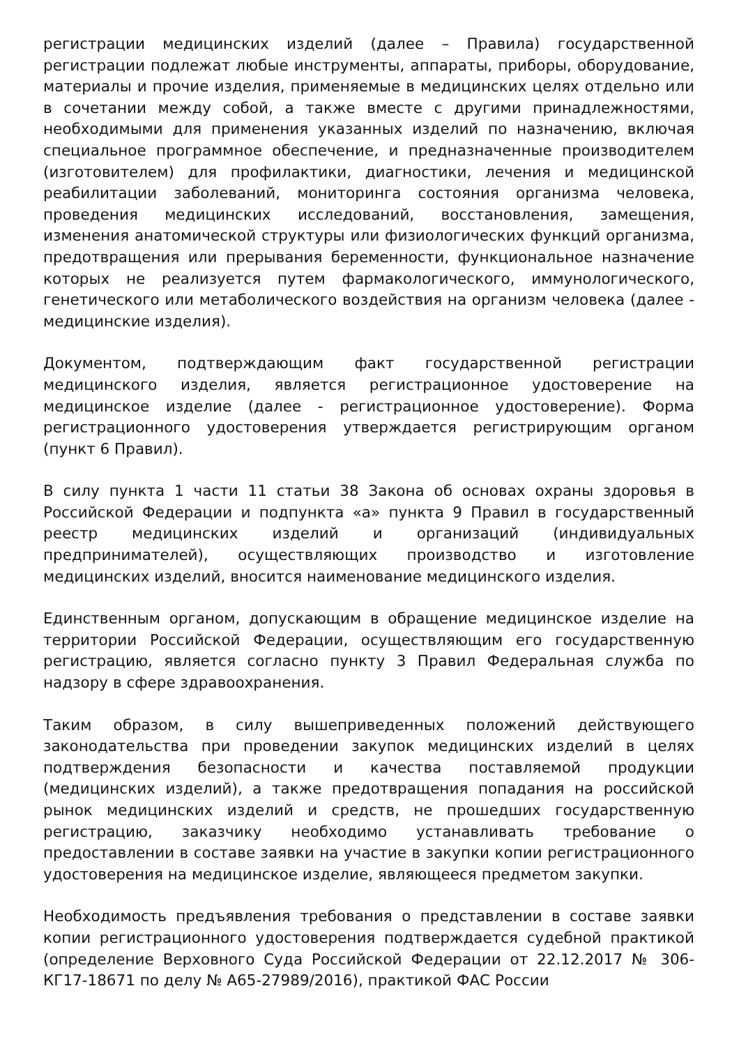регистрации медицинских изделий (далее – Правила) государственной регистрации подлежат любые инструменты, аппараты, приборы, оборудование, материалы и прочие изделия, применяемые в медицинских целях отдельно или в сочетании между собой, а также вместе с другими принадлежностями, необходимыми для применения указанных изделий по назначению, включая специальное программное обеспечение, и предназначенные производителем (изготовителем) для профилактики, диагностики, лечения и медицинской реабилитации заболеваний, мониторинга состояния организма человека, проведения медицинских исследований, восстановления, замещения, изменения анатомической структуры или физиологических функций организма, предотвращения или прерывания беременности, функциональное назначение которых не реализуется путем фармакологического, иммунологического, генетического или метаболического воздействия на организм человека (далее - медицинские изделия).
Документом, подтверждающим факт государственной регистрации медицинского изделия, является регистрационное удостоверение на медицинское изделие (далее - регистрационное удостоверение). Форма регистрационного удостоверения утверждается регистрирующим органом (пункт 6 Правил).
В силу пункта 1 части 11 статьи 38 Закона об основах охраны здоровья в Российской Федерации и подпункта «а» пункта 9 Правил в государственный реестр медицинских изделий и организаций (индивидуальных предпринимателей), осуществляющих производство и изготовление медицинских изделий, вносится наименование медицинского изделия.
Единственным органом, допускающим в обращение медицинское изделие на территории Российской Федерации, осуществляющим его государственную регистрацию, является согласно пункту 3 Правил Федеральная служба по надзору в сфере здравоохранения.
Таким образом, в силу вышеприведенных положений действующего законодательства при проведении закупок медицинских изделий в целях подтверждения безопасности и качества поставляемой продукции (медицинских изделий), а также предотвращения попадания на российской рынок медицинских изделий и средств, не прошедших государственную регистрацию, заказчику необходимо устанавливать требование о предоставлении в составе заявки на участие в закупки копии регистрационного удостоверения на медицинское изделие, являющееся предметом закупки.
Необходимость предъявления требования о представлении в составе заявки копии регистрационного удостоверения подтверждается судебной практикой (определение Верховного Суда Российской Федерации от 22.12.2017 № 306-КГ17-18671 по делу № А65-27989/2016), практикой ФАС России